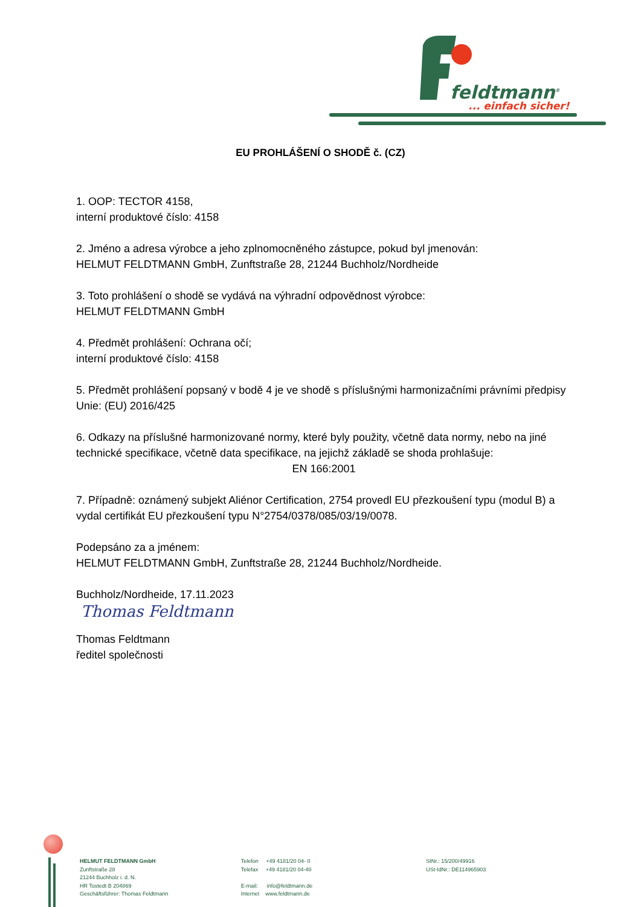feldtmann<sup>®</sup>
... einfach sicher!
EU PROHLÁŠENÍ O SHODĚ č. (CZ)
1. OOP: TECTOR 4158,
interní produktové číslo: 4158
2. Jméno a adresa výrobce a jeho zplnomocněného zástupce, pokud byl jmenován:
HELMUT FELDTMANN GmbH, Zunftstraße 28, 21244 Buchholz/Nordheide
3. Toto prohlášení o shodě se vydává na výhradní odpovědnost výrobce:
HELMUT FELDTMANN GmbH
4. Předmět prohlášení: Ochrana očí;
interní produktové číslo: 4158
5. Předmět prohlášení popsaný v bodě 4 je ve shodě s příslušnými harmonizačními právními předpisy Unie: (EU) 2016/425
6. Odkazy na příslušné harmonizované normy, které byly použity, včetně data normy, nebo na jiné technické specifikace, včetně data specifikace, na jejichž základě se shoda prohlašuje:
EN 166:2001
7. Případně: oznámený subjekt Aliénor Certification, 2754 provedl EU přezkoušení typu (modul B) a vydal certifikát EU přezkoušení typu N°2754/0378/085/03/19/0078.
Podepsáno za a jménem:
HELMUT FELDTMANN GmbH, Zunftstraße 28, 21244 Buchholz/Nordheide.
Buchholz/Nordheide, 17.11.2023
Thomas Feldtmann
Thomas Feldtmann
ředitel společnosti
HELMUT FELDTMANN GmbH
Zunftstraße 28
21244 Buchholz i. d. N.
HR Tostedt B 204869
Geschäftsführer: Thomas Feldtmann
Telefon +49 4181/20 04- 0
Telefax +49 4181/20 04-40
E-mail: info@feldtmann.de
Internet www.feldtmann.de
StNr.: 15/200/49916
USt-IdNr.: DE114965903